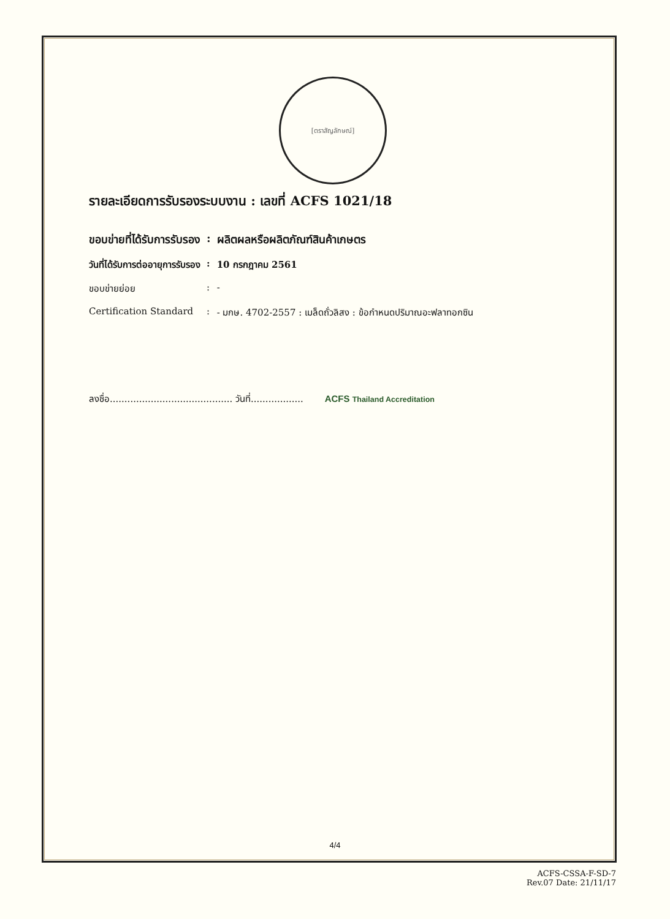[ตราสัญลักษณ์]
รายละเอียดการรับรองระบบงาน : เลขที่ ACFS 1021/18
| ขอบข่ายที่ได้รับการรับรอง | : | ผลิตผลหรือผลิตภัณฑ์สินค้าเกษตร |
| วันที่ได้รับการต่ออายุการรับรอง | : | 10 กรกฎาคม 2561 |
| ขอบข่ายย่อย | : | - |
| Certification Standard | : | - มกษ. 4702-2557 : เมล็ดถั่วลิสง : ข้อกำหนดปริมาณอะฟลาทอกซิน |
ลงชื่อ.......................................... วันที่.................. ACFS Thailand Accreditation
4/4
ACFS-CSSA-F-SD-7
Rev.07 Date: 21/11/17